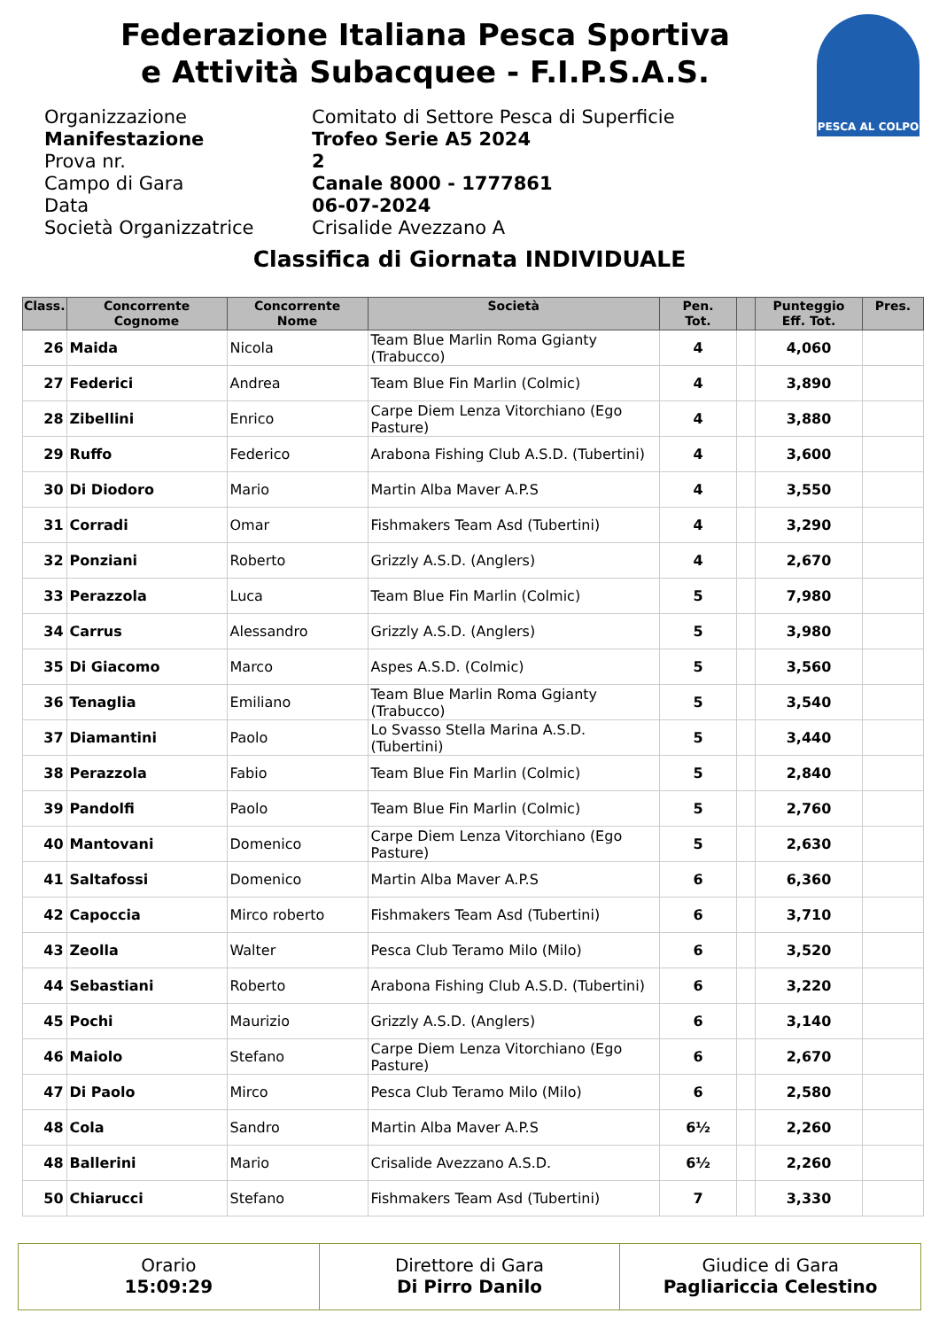Federazione Italiana Pesca Sportiva
e Attività Subacquee - F.I.P.S.A.S.
PESCA AL COLPO
Organizzazione Comitato di Settore Pesca di Superficie
Manifestazione Trofeo Serie A5 2024
Prova nr. 2
Campo di Gara Canale 8000 - 1777861
Data 06-07-2024
Società Organizzatrice Crisalide Avezzano A
Classifica di Giornata INDIVIDUALE
| Class. | Concorrente Cognome | Concorrente Nome | Società | Pen. Tot. | | Punteggio Eff. Tot. | Pres. |
| --- | --- | --- | --- | --- | --- | --- | --- |
| 26 | Maida | Nicola | Team Blue Marlin Roma Ggianty (Trabucco) | 4 | | 4,060 | |
| 27 | Federici | Andrea | Team Blue Fin Marlin (Colmic) | 4 | | 3,890 | |
| 28 | Zibellini | Enrico | Carpe Diem Lenza Vitorchiano (Ego Pasture) | 4 | | 3,880 | |
| 29 | Ruffo | Federico | Arabona Fishing Club A.S.D. (Tubertini) | 4 | | 3,600 | |
| 30 | Di Diodoro | Mario | Martin Alba Maver A.P.S | 4 | | 3,550 | |
| 31 | Corradi | Omar | Fishmakers Team Asd (Tubertini) | 4 | | 3,290 | |
| 32 | Ponziani | Roberto | Grizzly A.S.D. (Anglers) | 4 | | 2,670 | |
| 33 | Perazzola | Luca | Team Blue Fin Marlin (Colmic) | 5 | | 7,980 | |
| 34 | Carrus | Alessandro | Grizzly A.S.D. (Anglers) | 5 | | 3,980 | |
| 35 | Di Giacomo | Marco | Aspes A.S.D. (Colmic) | 5 | | 3,560 | |
| 36 | Tenaglia | Emiliano | Team Blue Marlin Roma Ggianty (Trabucco) | 5 | | 3,540 | |
| 37 | Diamantini | Paolo | Lo Svasso Stella Marina A.S.D. (Tubertini) | 5 | | 3,440 | |
| 38 | Perazzola | Fabio | Team Blue Fin Marlin (Colmic) | 5 | | 2,840 | |
| 39 | Pandolfi | Paolo | Team Blue Fin Marlin (Colmic) | 5 | | 2,760 | |
| 40 | Mantovani | Domenico | Carpe Diem Lenza Vitorchiano (Ego Pasture) | 5 | | 2,630 | |
| 41 | Saltafossi | Domenico | Martin Alba Maver A.P.S | 6 | | 6,360 | |
| 42 | Capoccia | Mirco roberto | Fishmakers Team Asd (Tubertini) | 6 | | 3,710 | |
| 43 | Zeolla | Walter | Pesca Club Teramo Milo (Milo) | 6 | | 3,520 | |
| 44 | Sebastiani | Roberto | Arabona Fishing Club A.S.D. (Tubertini) | 6 | | 3,220 | |
| 45 | Pochi | Maurizio | Grizzly A.S.D. (Anglers) | 6 | | 3,140 | |
| 46 | Maiolo | Stefano | Carpe Diem Lenza Vitorchiano (Ego Pasture) | 6 | | 2,670 | |
| 47 | Di Paolo | Mirco | Pesca Club Teramo Milo (Milo) | 6 | | 2,580 | |
| 48 | Cola | Sandro | Martin Alba Maver A.P.S | 6½ | | 2,260 | |
| 48 | Ballerini | Mario | Crisalide Avezzano A.S.D. | 6½ | | 2,260 | |
| 50 | Chiarucci | Stefano | Fishmakers Team Asd (Tubertini) | 7 | | 3,330 | |
Orario
15:09:29
Direttore di Gara
Di Pirro Danilo
Giudice di Gara
Pagliariccia Celestino